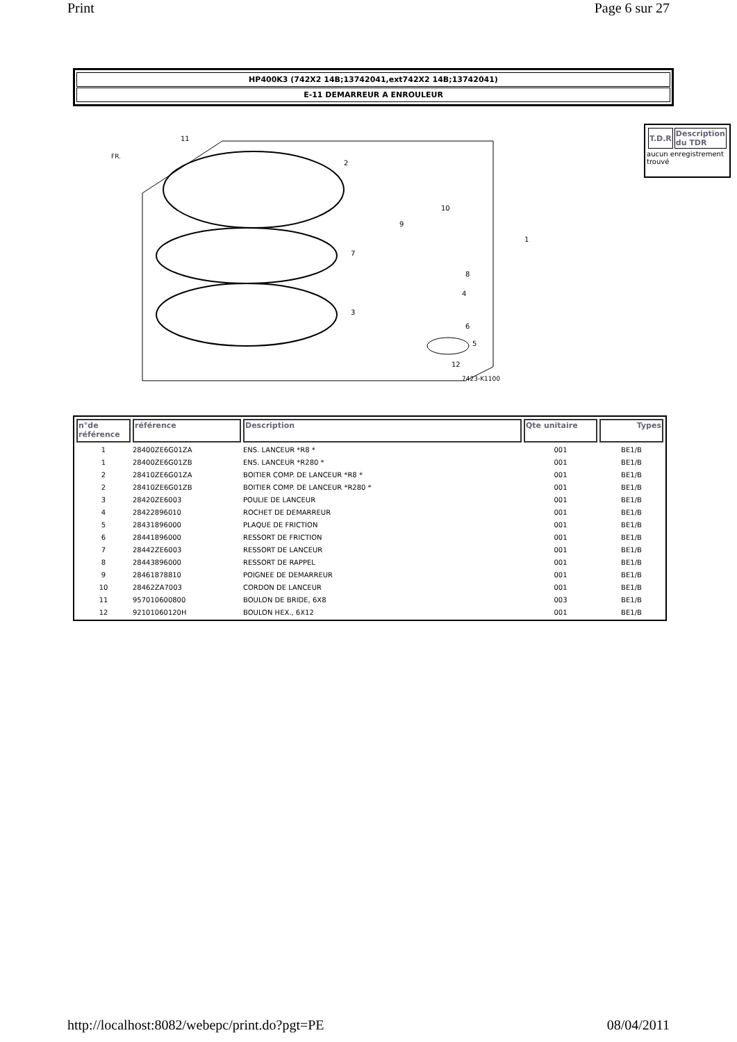Print Page 6 sur 27
HP400K3 (742X2 14B;13742041,ext742X2 14B;13742041)
E-11 DEMARREUR A ENROULEUR
7423-K1100
11
2
9
10
1
7
8
4
3
6
5
12
FR.
| T.D.R | Description du TDR |
| --- | --- |
aucun enregistrement trouvé
| n°de référence | référence | Description | Qte unitaire | Types |
| --- | --- | --- | --- | --- |
| 1 | 28400ZE6G01ZA | ENS. LANCEUR *R8 * | 001 | BE1/B |
| 1 | 28400ZE6G01ZB | ENS. LANCEUR *R280 * | 001 | BE1/B |
| 2 | 28410ZE6G01ZA | BOITIER COMP. DE LANCEUR *R8 * | 001 | BE1/B |
| 2 | 28410ZE6G01ZB | BOITIER COMP. DE LANCEUR *R280 * | 001 | BE1/B |
| 3 | 28420ZE6003 | POULIE DE LANCEUR | 001 | BE1/B |
| 4 | 28422896010 | ROCHET DE DEMARREUR | 001 | BE1/B |
| 5 | 28431896000 | PLAQUE DE FRICTION | 001 | BE1/B |
| 6 | 28441896000 | RESSORT DE FRICTION | 001 | BE1/B |
| 7 | 28442ZE6003 | RESSORT DE LANCEUR | 001 | BE1/B |
| 8 | 28443896000 | RESSORT DE RAPPEL | 001 | BE1/B |
| 9 | 28461878810 | POIGNEE DE DEMARREUR | 001 | BE1/B |
| 10 | 28462ZA7003 | CORDON DE LANCEUR | 001 | BE1/B |
| 11 | 957010600800 | BOULON DE BRIDE, 6X8 | 003 | BE1/B |
| 12 | 92101060120H | BOULON HEX., 6X12 | 001 | BE1/B |
http://localhost:8082/webepc/print.do?pgt=PE 08/04/2011